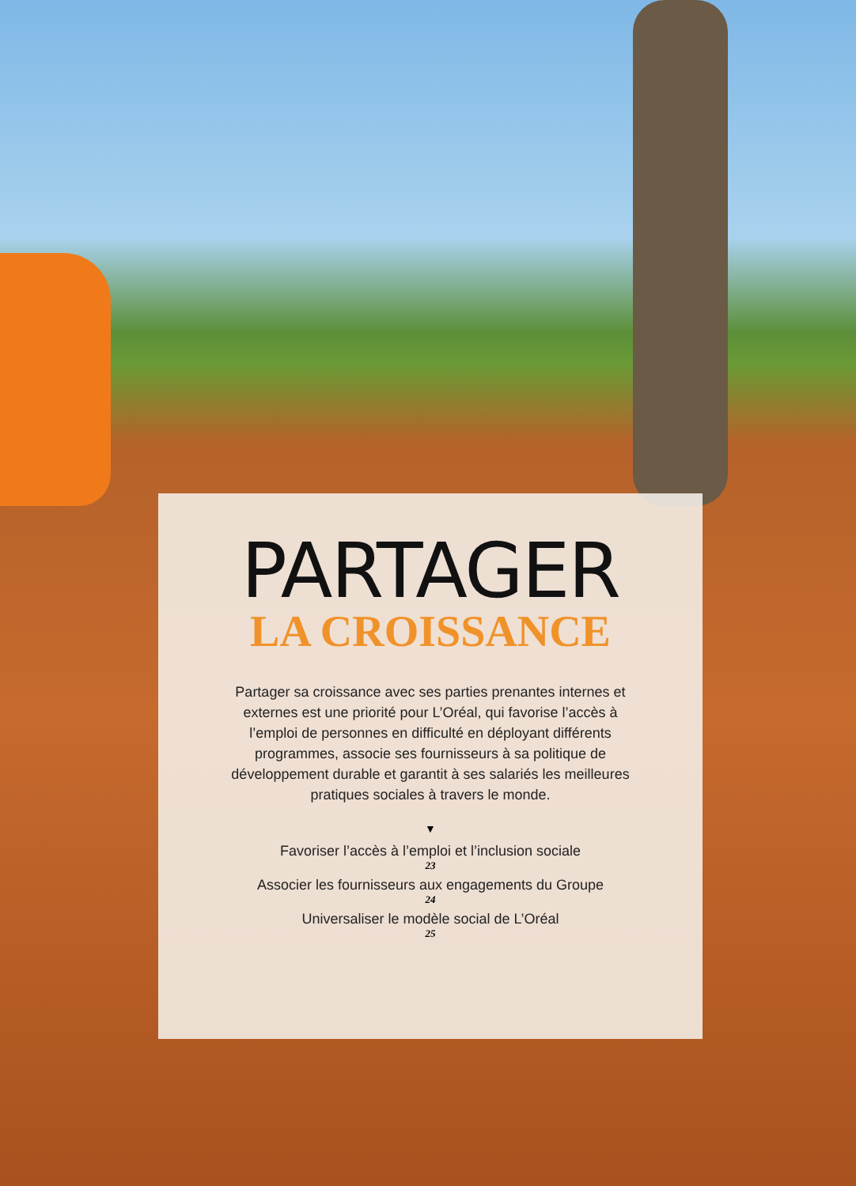PARTAGER
LA CROISSANCE
Partager sa croissance avec ses parties prenantes internes et externes est une priorité pour L’Oréal, qui favorise l’accès à l’emploi de personnes en difficulté en déployant différents programmes, associe ses fournisseurs à sa politique de développement durable et garantit à ses salariés les meilleures pratiques sociales à travers le monde.
▼
Favoriser l’accès à l’emploi et l’inclusion sociale
23
Associer les fournisseurs aux engagements du Groupe
24
Universaliser le modèle social de L’Oréal
25